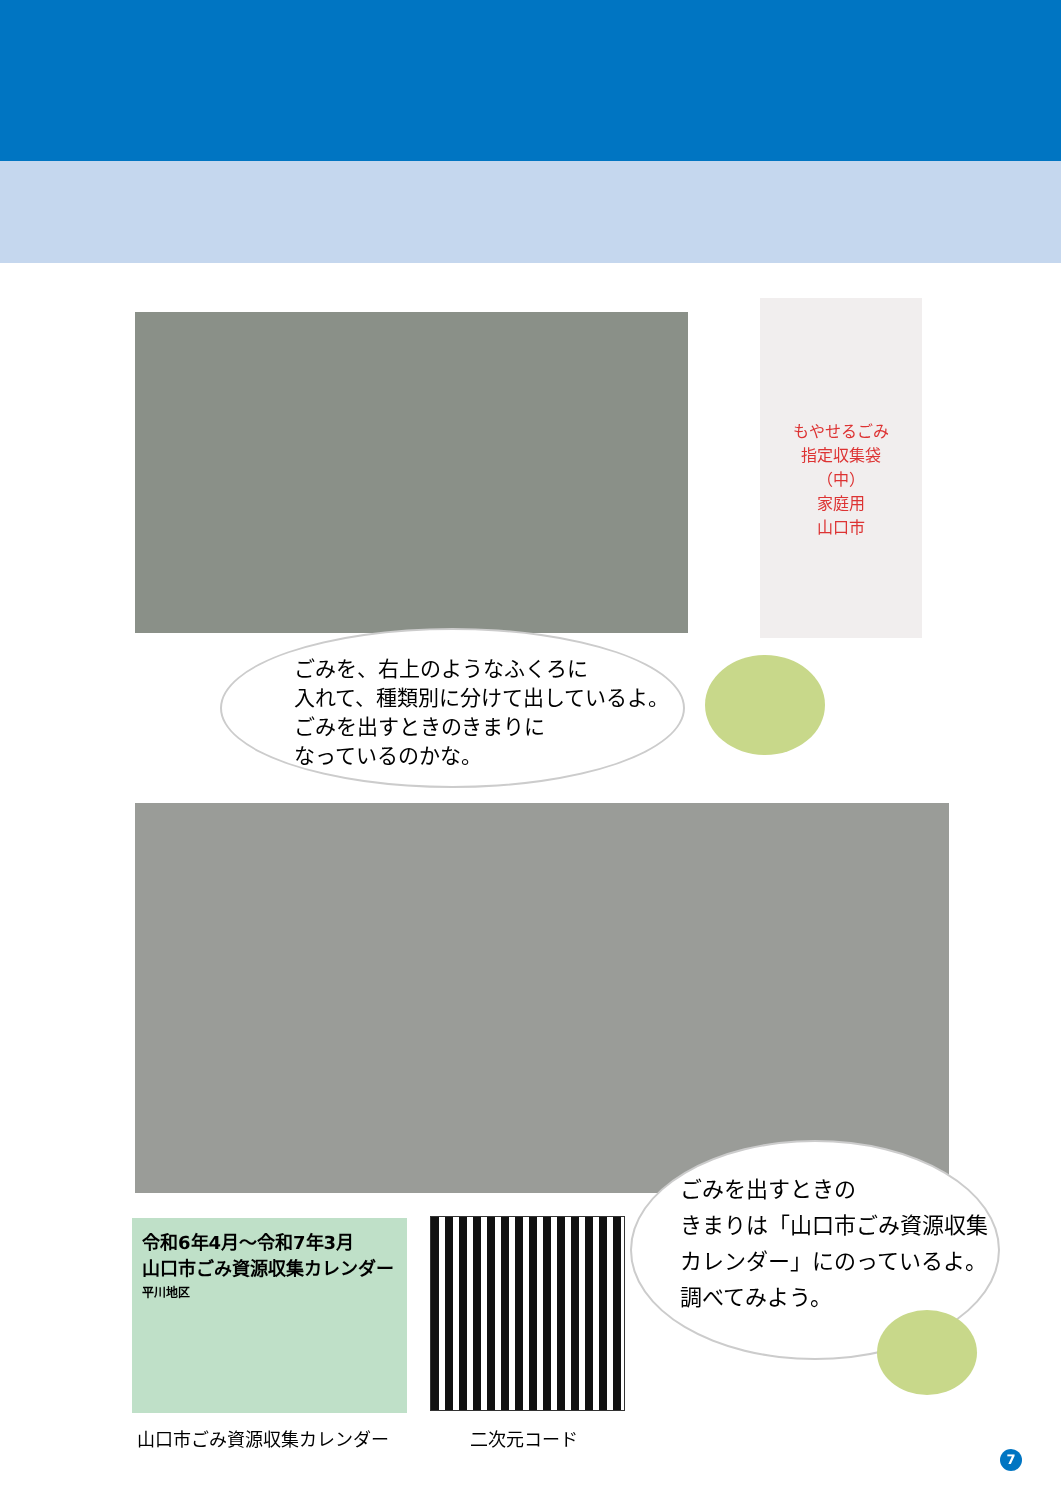もやせるごみ
指定収集袋
（中）
家庭用
山口市
ごみを、右上のようなふくろに
入れて、種類別に分けて出しているよ。
ごみを出すときのきまりに
なっているのかな。
ごみを出すときの
きまりは「山口市ごみ資源収集
カレンダー」にのっているよ。
調べてみよう。
令和6年4月〜令和7年3月
山口市ごみ資源収集カレンダー
平川地区
山口市ごみ資源収集カレンダー 二次元コード
7